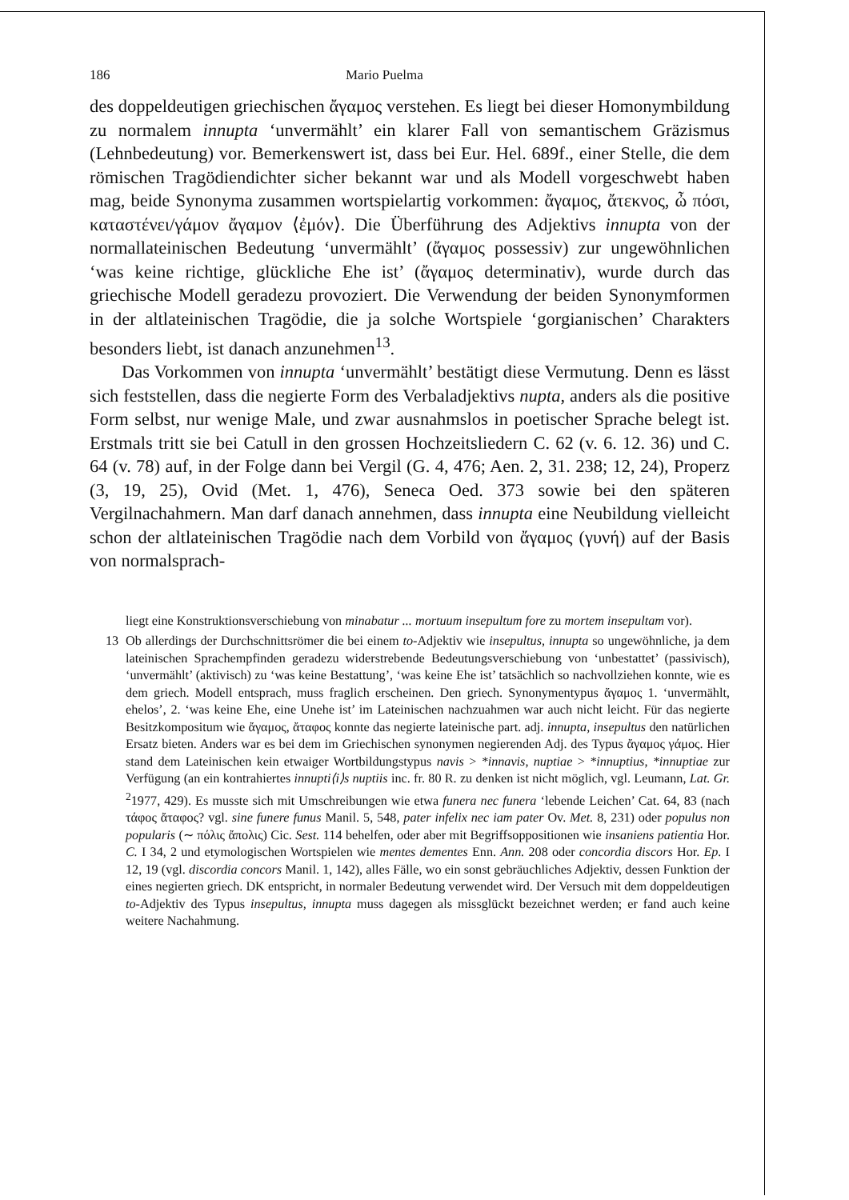186 Mario Puelma
des doppeldeutigen griechischen ἄγαμος verstehen. Es liegt bei dieser Homonymbildung zu normalem innupta ‘unvermählt’ ein klarer Fall von semantischem Gräzismus (Lehnbedeutung) vor. Bemerkenswert ist, dass bei Eur. Hel. 689f., einer Stelle, die dem römischen Tragödiendichter sicher bekannt war und als Modell vorgeschwebt haben mag, beide Synonyma zusammen wortspielartig vorkommen: ἄγαμος, ἄτεκνος, ὦ πόσι, καταστένει/γάμον ἄγαμον ⟨ἐμόν⟩. Die Überführung des Adjektivs innupta von der normallateinischen Bedeutung ‘unvermählt’ (ἄγαμος possessiv) zur ungewöhnlichen ‘was keine richtige, glückliche Ehe ist’ (ἄγαμος determinativ), wurde durch das griechische Modell geradezu provoziert. Die Verwendung der beiden Synonymformen in der altlateinischen Tragödie, die ja solche Wortspiele ‘gorgianischen’ Charakters besonders liebt, ist danach anzunehmen<sup>13</sup>.
Das Vorkommen von innupta ‘unvermählt’ bestätigt diese Vermutung. Denn es lässt sich feststellen, dass die negierte Form des Verbaladjektivs nupta, anders als die positive Form selbst, nur wenige Male, und zwar ausnahmslos in poetischer Sprache belegt ist. Erstmals tritt sie bei Catull in den grossen Hochzeitsliedern C. 62 (v. 6. 12. 36) und C. 64 (v. 78) auf, in der Folge dann bei Vergil (G. 4, 476; Aen. 2, 31. 238; 12, 24), Properz (3, 19, 25), Ovid (Met. 1, 476), Seneca Oed. 373 sowie bei den späteren Vergilnachahmern. Man darf danach annehmen, dass innupta eine Neubildung vielleicht schon der altlateinischen Tragödie nach dem Vorbild von ἄγαμος (γυνή) auf der Basis von normalsprach-
liegt eine Konstruktionsverschiebung von minabatur ... mortuum insepultum fore zu mortem insepultam vor).
13 Ob allerdings der Durchschnittsrömer die bei einem to-Adjektiv wie insepultus, innupta so ungewöhnliche, ja dem lateinischen Sprachempfinden geradezu widerstrebende Bedeutungsverschiebung von ‘unbestattet’ (passivisch), ‘unvermählt’ (aktivisch) zu ‘was keine Bestattung’, ‘was keine Ehe ist’ tatsächlich so nachvollziehen konnte, wie es dem griech. Modell entsprach, muss fraglich erscheinen. Den griech. Synonymentypus ἄγαμος 1. ‘unvermählt, ehelos’, 2. ‘was keine Ehe, eine Unehe ist’ im Lateinischen nachzuahmen war auch nicht leicht. Für das negierte Besitzkompositum wie ἄγαμος, ἄταφος konnte das negierte lateinische part. adj. innupta, insepultus den natürlichen Ersatz bieten. Anders war es bei dem im Griechischen synonymen negierenden Adj. des Typus ἄγαμος γάμος. Hier stand dem Lateinischen kein etwaiger Wortbildungstypus navis > *innavis, nuptiae > *innuptius, *innuptiae zur Verfügung (an ein kontrahiertes innupti⟨i⟩s nuptiis inc. fr. 80 R. zu denken ist nicht möglich, vgl. Leumann, Lat. Gr. <sup>2</sup>1977, 429). Es musste sich mit Umschreibungen wie etwa funera nec funera ‘lebende Leichen’ Cat. 64, 83 (nach τάφος ἄταφος? vgl. sine funere funus Manil. 5, 548, pater infelix nec iam pater Ov. Met. 8, 231) oder populus non popularis (∼ πόλις ἄπολις) Cic. Sest. 114 behelfen, oder aber mit Begriffsoppositionen wie insaniens patientia Hor. C. I 34, 2 und etymologischen Wortspielen wie mentes dementes Enn. Ann. 208 oder concordia discors Hor. Ep. I 12, 19 (vgl. discordia concors Manil. 1, 142), alles Fälle, wo ein sonst gebräuchliches Adjektiv, dessen Funktion der eines negierten griech. DK entspricht, in normaler Bedeutung verwendet wird. Der Versuch mit dem doppeldeutigen to-Adjektiv des Typus insepultus, innupta muss dagegen als missglückt bezeichnet werden; er fand auch keine weitere Nachahmung.